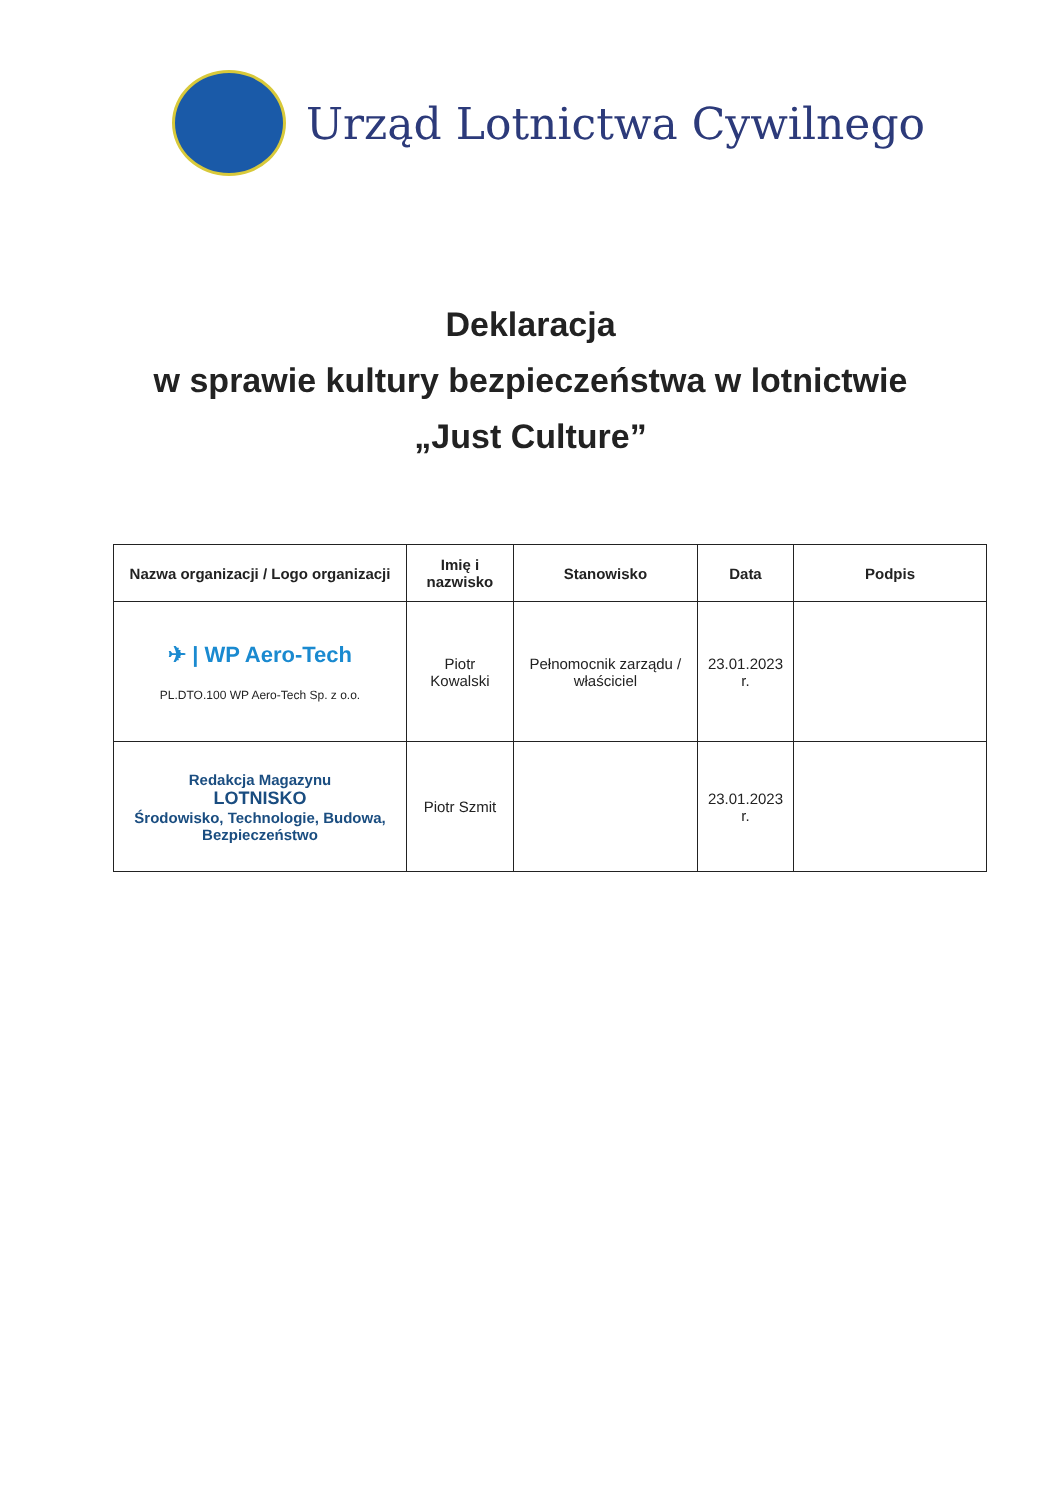Urząd Lotnictwa Cywilnego
Deklaracja
w sprawie kultury bezpieczeństwa w lotnictwie
„Just Culture”
| Nazwa organizacji / Logo organizacji | Imię i nazwisko | Stanowisko | Data | Podpis |
| --- | --- | --- | --- | --- |
| ✈ / WP Aero-Tech PL.DTO.100 WP Aero-Tech Sp. z o.o. | Piotr Kowalski | Pełnomocnik zarządu / właściciel | 23.01.2023 r. | |
| Redakcja Magazynu LOTNISKO Środowisko, Technologie, Budowa, Bezpieczeństwo | Piotr Szmit | | 23.01.2023 r. | |